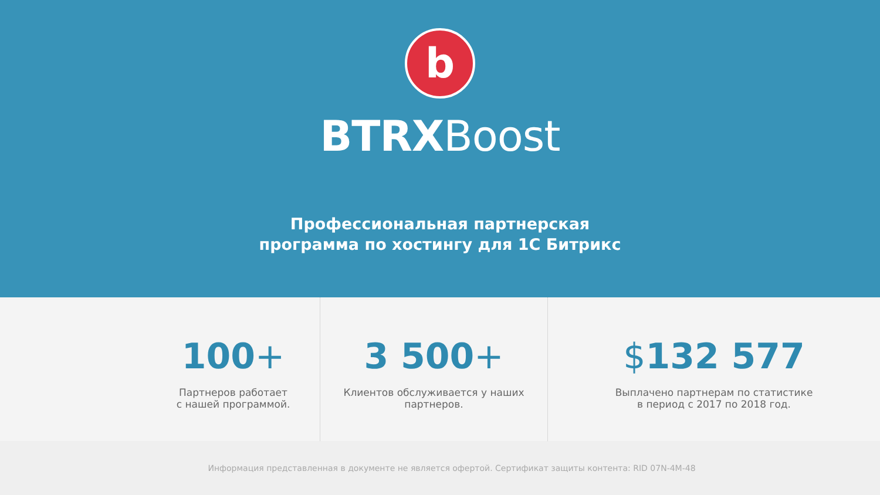b
BTRXBoost
Профессиональная партнерская
программа по хостингу для 1С Битрикс
100+
Партнеров работает
с нашей программой.
3 500+
Клиентов обслуживается у наших
партнеров.
$132 577
Выплачено партнерам по статистике
в период с 2017 по 2018 год.
Информация представленная в документе не является офертой. Сертификат защиты контента: RID 07N-4M-48